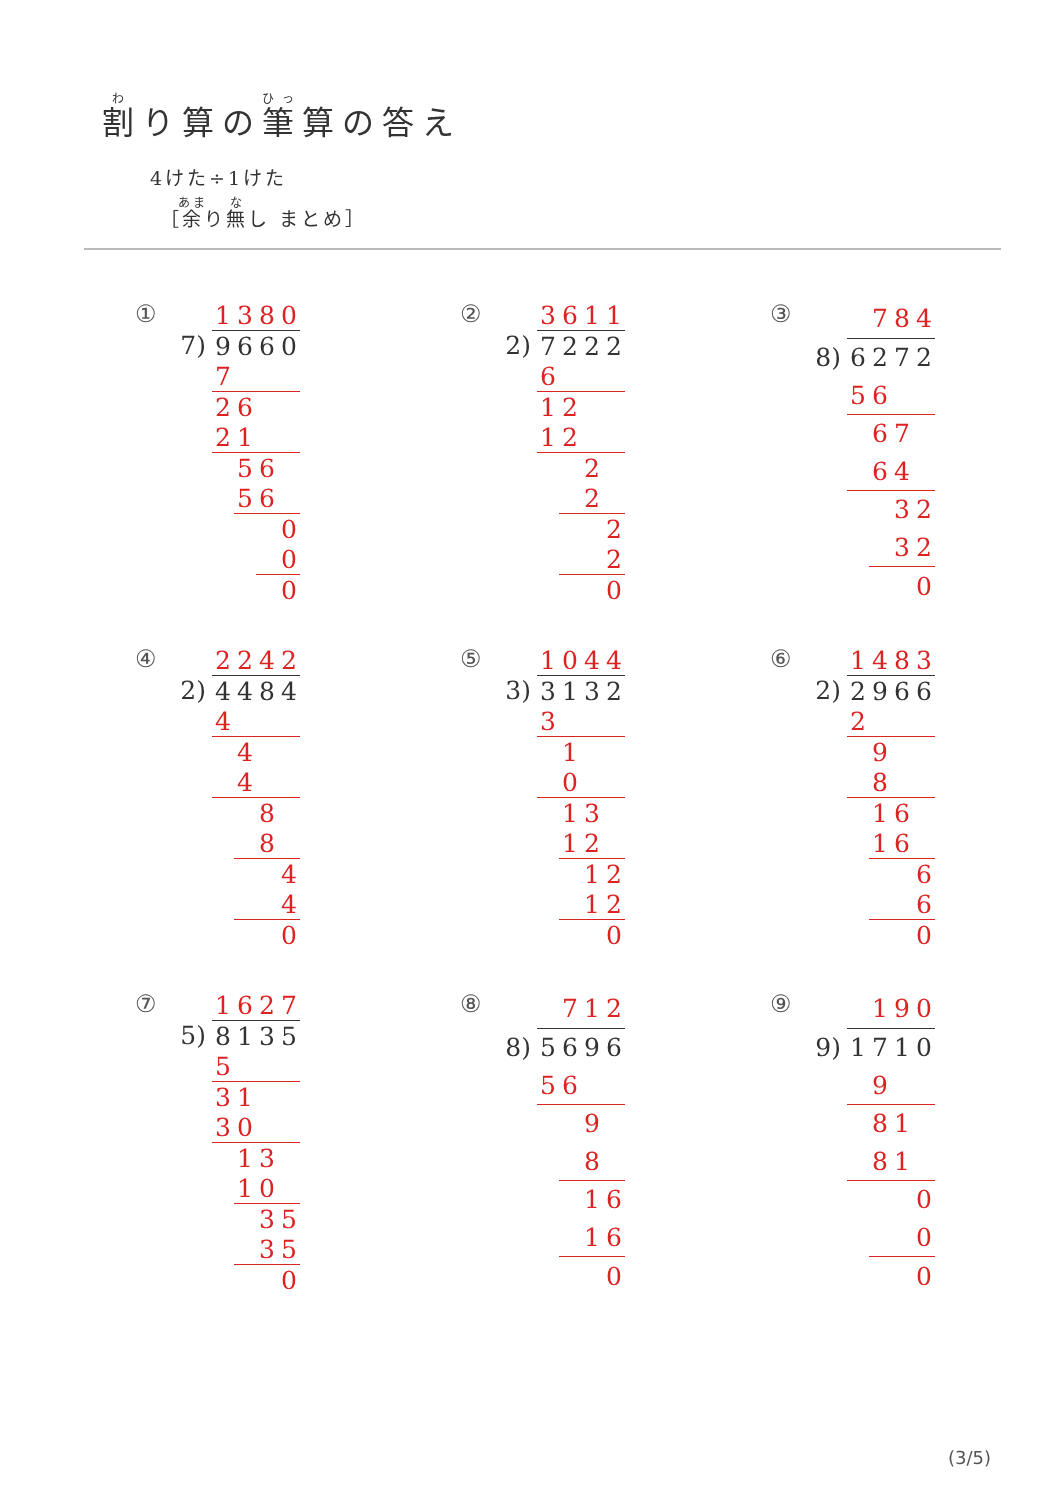割り算の筆算の答え
4けた÷1けた
［余り無し まとめ］
①
| | 1 | 3 | 8 | 0 |
| 7) | 9 | 6 | 6 | 0 |
| | 7 | | | |
| | 2 | 6 | | |
| | 2 | 1 | | |
| | | 5 | 6 | |
| | | 5 | 6 | |
| | | | | 0 |
| | | | | 0 |
| | | | | 0 |
②
| | 3 | 6 | 1 | 1 |
| 2) | 7 | 2 | 2 | 2 |
| | 6 | | | |
| | 1 | 2 | | |
| | 1 | 2 | | |
| | | | 2 | |
| | | | 2 | |
| | | | | 2 |
| | | | | 2 |
| | | | | 0 |
③
| | | 7 | 8 | 4 |
| 8) | 6 | 2 | 7 | 2 |
| | 5 | 6 | | |
| | | 6 | 7 | |
| | | 6 | 4 | |
| | | | 3 | 2 |
| | | | 3 | 2 |
| | | | | 0 |
④
| | 2 | 2 | 4 | 2 |
| 2) | 4 | 4 | 8 | 4 |
| | 4 | | | |
| | | 4 | | |
| | | 4 | | |
| | | | 8 | |
| | | | 8 | |
| | | | | 4 |
| | | | | 4 |
| | | | | 0 |
⑤
| | 1 | 0 | 4 | 4 |
| 3) | 3 | 1 | 3 | 2 |
| | 3 | | | |
| | | 1 | | |
| | | 0 | | |
| | | 1 | 3 | |
| | | 1 | 2 | |
| | | | 1 | 2 |
| | | | 1 | 2 |
| | | | | 0 |
⑥
| | 1 | 4 | 8 | 3 |
| 2) | 2 | 9 | 6 | 6 |
| | 2 | | | |
| | | 9 | | |
| | | 8 | | |
| | | 1 | 6 | |
| | | 1 | 6 | |
| | | | | 6 |
| | | | | 6 |
| | | | | 0 |
⑦
| | 1 | 6 | 2 | 7 |
| 5) | 8 | 1 | 3 | 5 |
| | 5 | | | |
| | 3 | 1 | | |
| | 3 | 0 | | |
| | | 1 | 3 | |
| | | 1 | 0 | |
| | | | 3 | 5 |
| | | | 3 | 5 |
| | | | | 0 |
⑧
| | | 7 | 1 | 2 |
| 8) | 5 | 6 | 9 | 6 |
| | 5 | 6 | | |
| | | | 9 | |
| | | | 8 | |
| | | | 1 | 6 |
| | | | 1 | 6 |
| | | | | 0 |
⑨
| | | 1 | 9 | 0 |
| 9) | 1 | 7 | 1 | 0 |
| | | 9 | | |
| | | 8 | 1 | |
| | | 8 | 1 | |
| | | | | 0 |
| | | | | 0 |
| | | | | 0 |
(3/5)